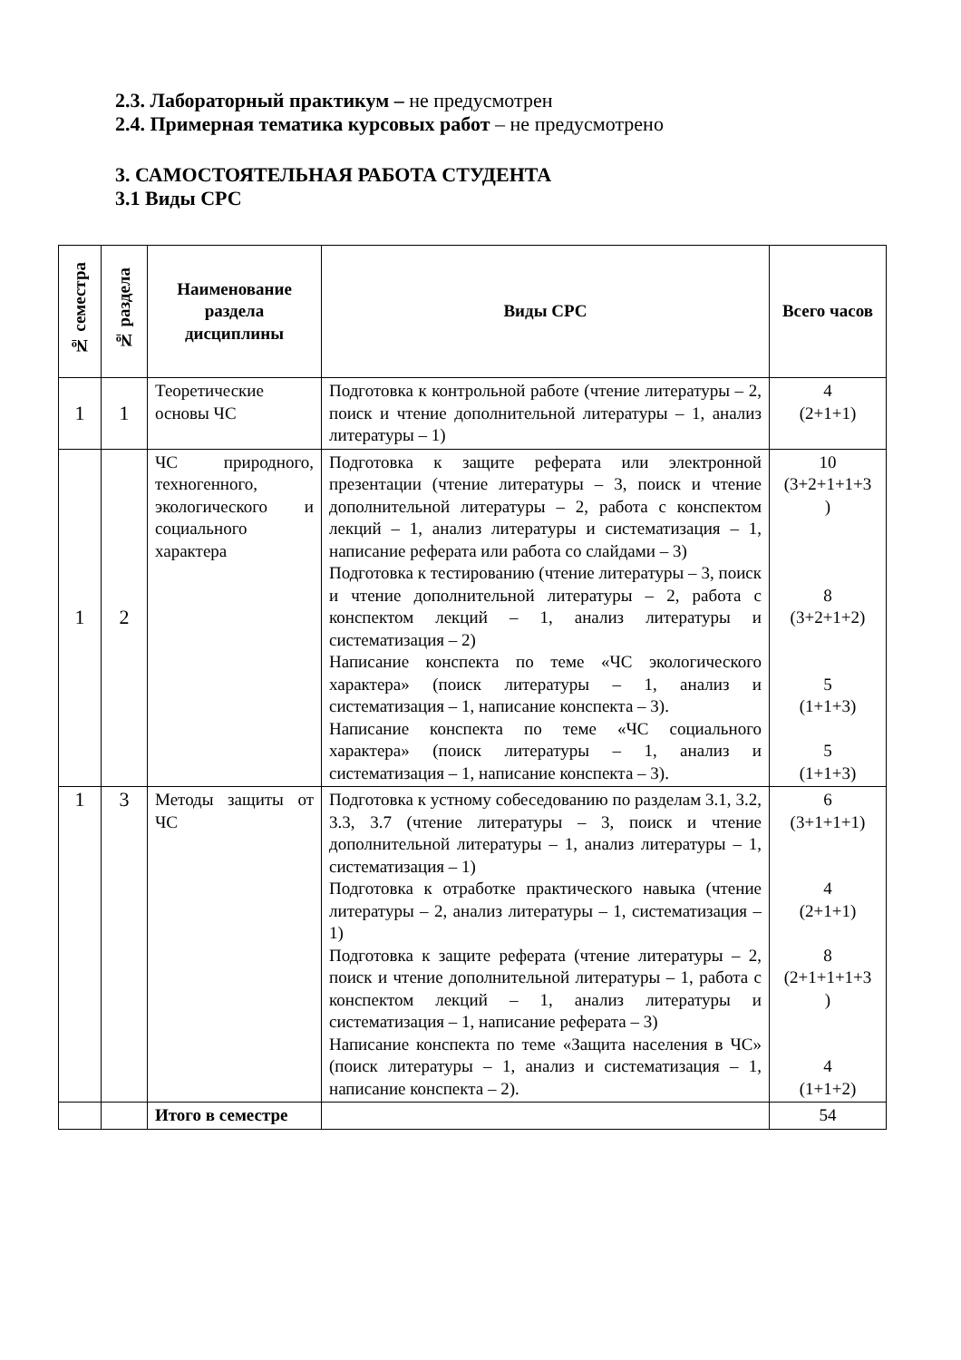2.3. Лабораторный практикум – не предусмотрен
2.4. Примерная тематика курсовых работ – не предусмотрено
3. САМОСТОЯТЕЛЬНАЯ РАБОТА СТУДЕНТА
3.1 Виды СРС
| № семестра | № раздела | Наименование раздела дисциплины | Виды СРС | Всего часов |
| --- | --- | --- | --- | --- |
| 1 | 1 | Теоретические основы ЧС | Подготовка к контрольной работе (чтение литературы – 2, поиск и чтение дополнительной литературы – 1, анализ литературы – 1) | 4 (2+1+1) |
| 1 | 2 | ЧС природного, техногенного, экологического и социального характера | Подготовка к защите реферата или электронной презентации (чтение литературы – 3, поиск и чтение дополнительной литературы – 2, работа с конспектом лекций – 1, анализ литературы и систематизация – 1, написание реферата или работа со слайдами – 3) Подготовка к тестированию (чтение литературы – 3, поиск и чтение дополнительной литературы – 2, работа с конспектом лекций – 1, анализ литературы и систематизация – 2) Написание конспекта по теме «ЧС экологического характера» (поиск литературы – 1, анализ и систематизация – 1, написание конспекта – 3). Написание конспекта по теме «ЧС социального характера» (поиск литературы – 1, анализ и систематизация – 1, написание конспекта – 3). | 10 (3+2+1+1+3 ) 8 (3+2+1+2) 5 (1+1+3) 5 (1+1+3) |
| 1 | 3 | Методы защиты от ЧС | Подготовка к устному собеседованию по разделам 3.1, 3.2, 3.3, 3.7 (чтение литературы – 3, поиск и чтение дополнительной литературы – 1, анализ литературы – 1, систематизация – 1) Подготовка к отработке практического навыка (чтение литературы – 2, анализ литературы – 1, систематизация – 1) Подготовка к защите реферата (чтение литературы – 2, поиск и чтение дополнительной литературы – 1, работа с конспектом лекций – 1, анализ литературы и систематизация – 1, написание реферата – 3) Написание конспекта по теме «Защита населения в ЧС» (поиск литературы – 1, анализ и систематизация – 1, написание конспекта – 2). | 6 (3+1+1+1) 4 (2+1+1) 8 (2+1+1+1+3 ) 4 (1+1+2) |
| | | Итого в семестре | | 54 |